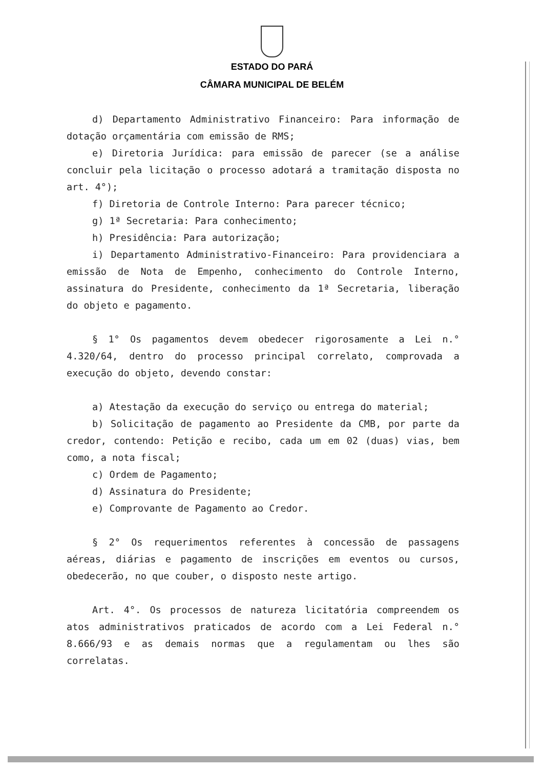ESTADO DO PARÁ
CÂMARA MUNICIPAL DE BELÉM
d) Departamento Administrativo Financeiro: Para informação de dotação orçamentária com emissão de RMS;
e) Diretoria Jurídica: para emissão de parecer (se a análise concluir pela licitação o processo adotará a tramitação disposta no art. 4°);
f) Diretoria de Controle Interno: Para parecer técnico;
g) 1ª Secretaria: Para conhecimento;
h) Presidência: Para autorização;
i) Departamento Administrativo-Financeiro: Para providenciara a emissão de Nota de Empenho, conhecimento do Controle Interno, assinatura do Presidente, conhecimento da 1ª Secretaria, liberação do objeto e pagamento.
§ 1° Os pagamentos devem obedecer rigorosamente a Lei n.° 4.320/64, dentro do processo principal correlato, comprovada a execução do objeto, devendo constar:
a) Atestação da execução do serviço ou entrega do material;
b) Solicitação de pagamento ao Presidente da CMB, por parte da credor, contendo: Petição e recibo, cada um em 02 (duas) vias, bem como, a nota fiscal;
c) Ordem de Pagamento;
d) Assinatura do Presidente;
e) Comprovante de Pagamento ao Credor.
§ 2° Os requerimentos referentes à concessão de passagens aéreas, diárias e pagamento de inscrições em eventos ou cursos, obedecerão, no que couber, o disposto neste artigo.
Art. 4°. Os processos de natureza licitatória compreendem os atos administrativos praticados de acordo com a Lei Federal n.° 8.666/93 e as demais normas que a regulamentam ou lhes são correlatas.